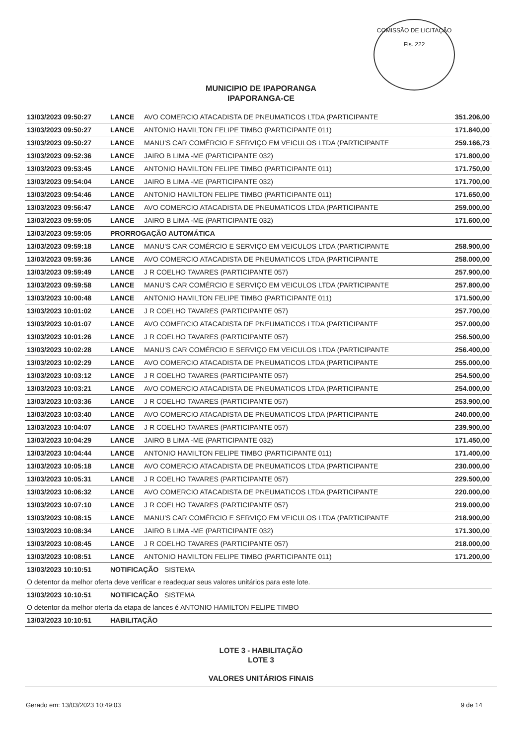COMISSÃO DE LICITAÇÃO
Fls. 222
MUNICIPIO DE IPAPORANGA
IPAPORANGA-CE
| 13/03/2023 09:50:27 | LANCE | AVO COMERCIO ATACADISTA DE PNEUMATICOS LTDA (PARTICIPANTE | 351.206,00 |
| 13/03/2023 09:50:27 | LANCE | ANTONIO HAMILTON FELIPE TIMBO (PARTICIPANTE 011) | 171.840,00 |
| 13/03/2023 09:50:27 | LANCE | MANU'S CAR COMÉRCIO E SERVIÇO EM VEICULOS LTDA (PARTICIPANTE | 259.166,73 |
| 13/03/2023 09:52:36 | LANCE | JAIRO B LIMA -ME (PARTICIPANTE 032) | 171.800,00 |
| 13/03/2023 09:53:45 | LANCE | ANTONIO HAMILTON FELIPE TIMBO (PARTICIPANTE 011) | 171.750,00 |
| 13/03/2023 09:54:04 | LANCE | JAIRO B LIMA -ME (PARTICIPANTE 032) | 171.700,00 |
| 13/03/2023 09:54:46 | LANCE | ANTONIO HAMILTON FELIPE TIMBO (PARTICIPANTE 011) | 171.650,00 |
| 13/03/2023 09:56:47 | LANCE | AVO COMERCIO ATACADISTA DE PNEUMATICOS LTDA (PARTICIPANTE | 259.000,00 |
| 13/03/2023 09:59:05 | LANCE | JAIRO B LIMA -ME (PARTICIPANTE 032) | 171.600,00 |
| 13/03/2023 09:59:05 | PRORROGAÇÃO AUTOMÁTICA | | |
| 13/03/2023 09:59:18 | LANCE | MANU'S CAR COMÉRCIO E SERVIÇO EM VEICULOS LTDA (PARTICIPANTE | 258.900,00 |
| 13/03/2023 09:59:36 | LANCE | AVO COMERCIO ATACADISTA DE PNEUMATICOS LTDA (PARTICIPANTE | 258.000,00 |
| 13/03/2023 09:59:49 | LANCE | J R COELHO TAVARES (PARTICIPANTE 057) | 257.900,00 |
| 13/03/2023 09:59:58 | LANCE | MANU'S CAR COMÉRCIO E SERVIÇO EM VEICULOS LTDA (PARTICIPANTE | 257.800,00 |
| 13/03/2023 10:00:48 | LANCE | ANTONIO HAMILTON FELIPE TIMBO (PARTICIPANTE 011) | 171.500,00 |
| 13/03/2023 10:01:02 | LANCE | J R COELHO TAVARES (PARTICIPANTE 057) | 257.700,00 |
| 13/03/2023 10:01:07 | LANCE | AVO COMERCIO ATACADISTA DE PNEUMATICOS LTDA (PARTICIPANTE | 257.000,00 |
| 13/03/2023 10:01:26 | LANCE | J R COELHO TAVARES (PARTICIPANTE 057) | 256.500,00 |
| 13/03/2023 10:02:28 | LANCE | MANU'S CAR COMÉRCIO E SERVIÇO EM VEICULOS LTDA (PARTICIPANTE | 256.400,00 |
| 13/03/2023 10:02:29 | LANCE | AVO COMERCIO ATACADISTA DE PNEUMATICOS LTDA (PARTICIPANTE | 255.000,00 |
| 13/03/2023 10:03:12 | LANCE | J R COELHO TAVARES (PARTICIPANTE 057) | 254.500,00 |
| 13/03/2023 10:03:21 | LANCE | AVO COMERCIO ATACADISTA DE PNEUMATICOS LTDA (PARTICIPANTE | 254.000,00 |
| 13/03/2023 10:03:36 | LANCE | J R COELHO TAVARES (PARTICIPANTE 057) | 253.900,00 |
| 13/03/2023 10:03:40 | LANCE | AVO COMERCIO ATACADISTA DE PNEUMATICOS LTDA (PARTICIPANTE | 240.000,00 |
| 13/03/2023 10:04:07 | LANCE | J R COELHO TAVARES (PARTICIPANTE 057) | 239.900,00 |
| 13/03/2023 10:04:29 | LANCE | JAIRO B LIMA -ME (PARTICIPANTE 032) | 171.450,00 |
| 13/03/2023 10:04:44 | LANCE | ANTONIO HAMILTON FELIPE TIMBO (PARTICIPANTE 011) | 171.400,00 |
| 13/03/2023 10:05:18 | LANCE | AVO COMERCIO ATACADISTA DE PNEUMATICOS LTDA (PARTICIPANTE | 230.000,00 |
| 13/03/2023 10:05:31 | LANCE | J R COELHO TAVARES (PARTICIPANTE 057) | 229.500,00 |
| 13/03/2023 10:06:32 | LANCE | AVO COMERCIO ATACADISTA DE PNEUMATICOS LTDA (PARTICIPANTE | 220.000,00 |
| 13/03/2023 10:07:10 | LANCE | J R COELHO TAVARES (PARTICIPANTE 057) | 219.000,00 |
| 13/03/2023 10:08:15 | LANCE | MANU'S CAR COMÉRCIO E SERVIÇO EM VEICULOS LTDA (PARTICIPANTE | 218.900,00 |
| 13/03/2023 10:08:34 | LANCE | JAIRO B LIMA -ME (PARTICIPANTE 032) | 171.300,00 |
| 13/03/2023 10:08:45 | LANCE | J R COELHO TAVARES (PARTICIPANTE 057) | 218.000,00 |
| 13/03/2023 10:08:51 | LANCE | ANTONIO HAMILTON FELIPE TIMBO (PARTICIPANTE 011) | 171.200,00 |
| 13/03/2023 10:10:51 | NOTIFICAÇÃO SISTEMA | | |
| O detentor da melhor oferta deve verificar e readequar seus valores unitários para este lote. | | | |
| 13/03/2023 10:10:51 | NOTIFICAÇÃO SISTEMA | | |
| O detentor da melhor oferta da etapa de lances é ANTONIO HAMILTON FELIPE TIMBO | | | |
| 13/03/2023 10:10:51 | HABILITAÇÃO | | |
LOTE 3 - HABILITAÇÃO
LOTE 3
VALORES UNITÁRIOS FINAIS
Gerado em: 13/03/2023 10:49:03 9 de 14